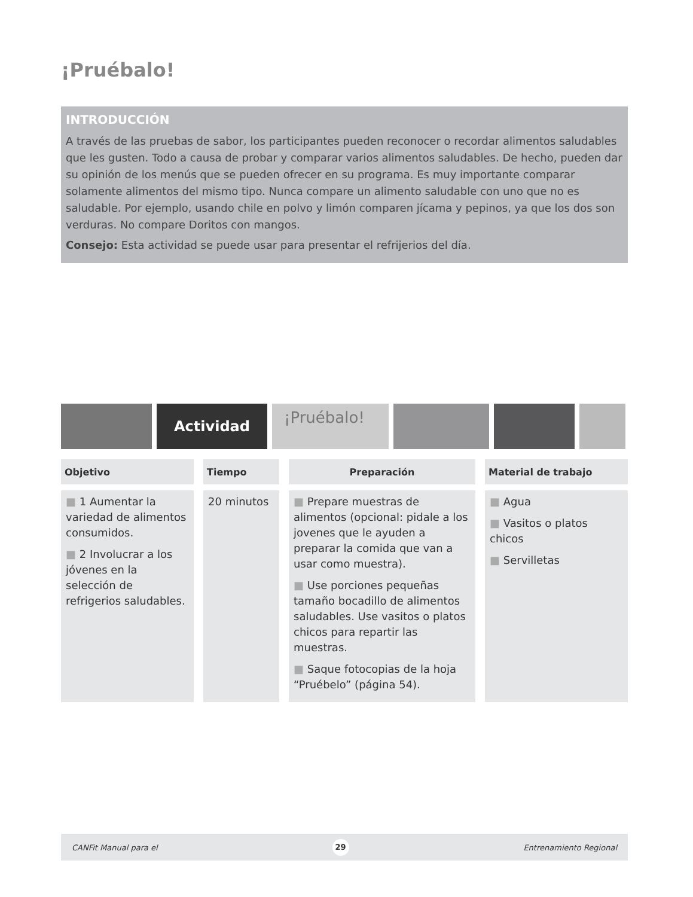¡Pruébalo!
INTRODUCCIÓN
A través de las pruebas de sabor, los participantes pueden reconocer o recordar alimentos saludables que les gusten. Todo a causa de probar y comparar varios alimentos saludables. De hecho, pueden dar su opinión de los menús que se pueden ofrecer en su programa. Es muy importante comparar solamente alimentos del mismo tipo. Nunca compare un alimento saludable con uno que no es saludable. Por ejemplo, usando chile en polvo y limón comparen jícama y pepinos, ya que los dos son verduras. No compare Doritos con mangos.
Consejo: Esta actividad se puede usar para presentar el refrijerios del día.
Actividad
¡Pruébalo!
| Objetivo | Tiempo | Preparación | Material de trabajo |
| --- | --- | --- | --- |
| ■ 1 Aumentar la variedad de alimentos consumidos. ■ 2 Involucrar a los jóvenes en la selección de refrigerios saludables. | 20 minutos | ■ Prepare muestras de alimentos (opcional: pidale a los jovenes que le ayuden a preparar la comida que van a usar como muestra). ■ Use porciones pequeñas tamaño bocadillo de alimentos saludables. Use vasitos o platos chicos para repartir las muestras. ■ Saque fotocopias de la hoja “Pruébelo” (página 54). | ■ Agua ■ Vasitos o platos chicos ■ Servilletas |
CANFit Manual para el 29 Entrenamiento Regional